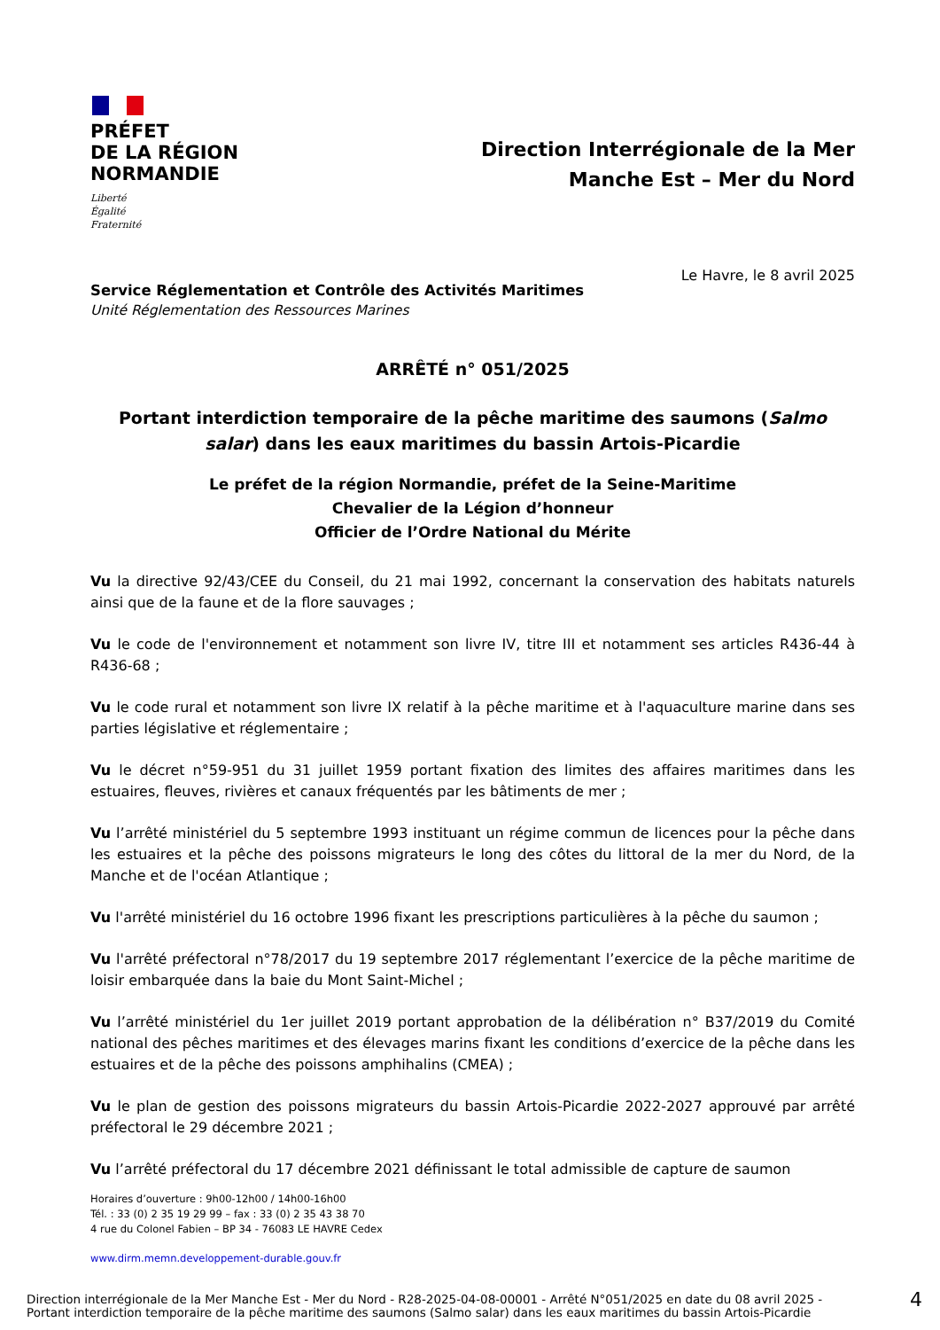PRÉFET
DE LA RÉGION
NORMANDIE
Liberté
Égalité
Fraternité
Direction Interrégionale de la Mer
Manche Est – Mer du Nord
Le Havre, le 8 avril 2025
Service Réglementation et Contrôle des Activités Maritimes
Unité Réglementation des Ressources Marines
ARRÊTÉ n° 051/2025
Portant interdiction temporaire de la pêche maritime des saumons (Salmo salar) dans les eaux maritimes du bassin Artois-Picardie
Le préfet de la région Normandie, préfet de la Seine-Maritime
Chevalier de la Légion d’honneur
Officier de l’Ordre National du Mérite
Vu la directive 92/43/CEE du Conseil, du 21 mai 1992, concernant la conservation des habitats naturels ainsi que de la faune et de la flore sauvages ;
Vu le code de l'environnement et notamment son livre IV, titre III et notamment ses articles R436-44 à R436-68 ;
Vu le code rural et notamment son livre IX relatif à la pêche maritime et à l'aquaculture marine dans ses parties législative et réglementaire ;
Vu le décret n°59-951 du 31 juillet 1959 portant fixation des limites des affaires maritimes dans les estuaires, fleuves, rivières et canaux fréquentés par les bâtiments de mer ;
Vu l’arrêté ministériel du 5 septembre 1993 instituant un régime commun de licences pour la pêche dans les estuaires et la pêche des poissons migrateurs le long des côtes du littoral de la mer du Nord, de la Manche et de l'océan Atlantique ;
Vu l'arrêté ministériel du 16 octobre 1996 fixant les prescriptions particulières à la pêche du saumon ;
Vu l'arrêté préfectoral n°78/2017 du 19 septembre 2017 réglementant l’exercice de la pêche maritime de loisir embarquée dans la baie du Mont Saint-Michel ;
Vu l’arrêté ministériel du 1er juillet 2019 portant approbation de la délibération n° B37/2019 du Comité national des pêches maritimes et des élevages marins fixant les conditions d’exercice de la pêche dans les estuaires et de la pêche des poissons amphihalins (CMEA) ;
Vu le plan de gestion des poissons migrateurs du bassin Artois-Picardie 2022-2027 approuvé par arrêté préfectoral le 29 décembre 2021 ;
Vu l’arrêté préfectoral du 17 décembre 2021 définissant le total admissible de capture de saumon
Horaires d’ouverture : 9h00-12h00 / 14h00-16h00
Tél. : 33 (0) 2 35 19 29 99 – fax : 33 (0) 2 35 43 38 70
4 rue du Colonel Fabien – BP 34 - 76083 LE HAVRE Cedex
www.dirm.memn.developpement-durable.gouv.fr
Direction interrégionale de la Mer Manche Est - Mer du Nord - R28-2025-04-08-00001 - Arrêté N°051/2025 en date du 08 avril 2025 -
Portant interdiction temporaire de la pêche maritime des saumons (Salmo salar) dans les eaux maritimes du bassin Artois-Picardie
4